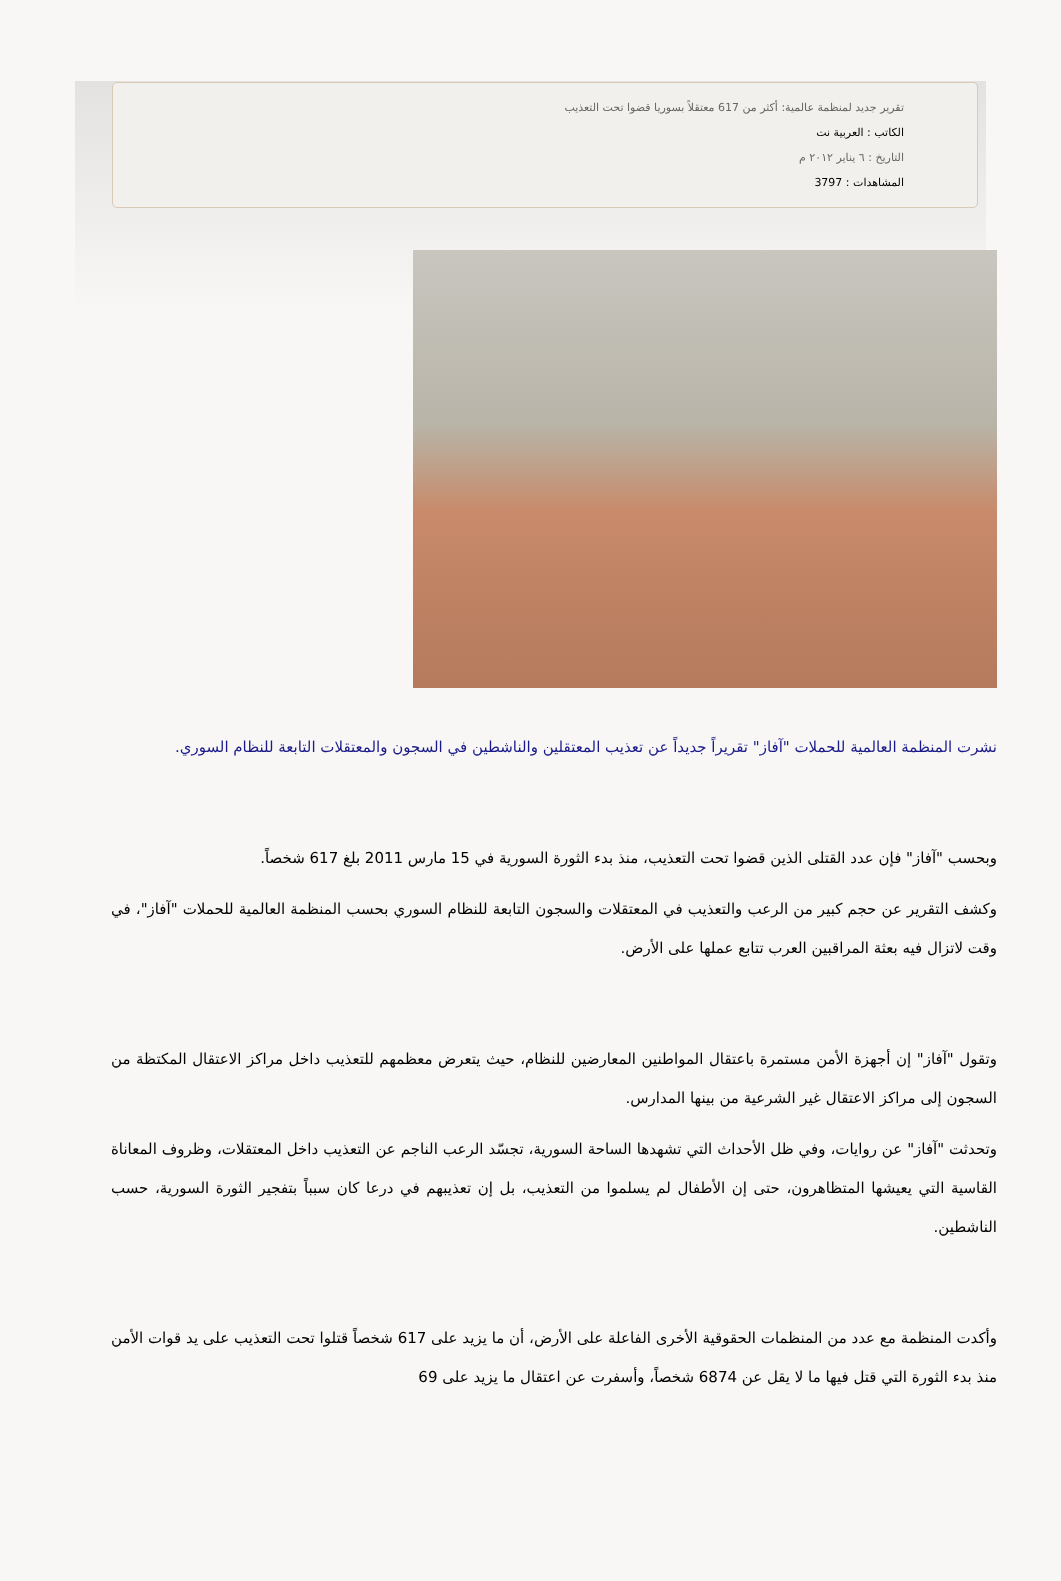تقرير جديد لمنظمة عالمية: أكثر من 617 معتقلاً بسوريا قضوا تحت التعذيب
الكاتب : العربية نت
التاريخ : ٦ يناير ٢٠١٢ م
المشاهدات : 3797
نشرت المنظمة العالمية للحملات "آفاز" تقريراً جديداً عن تعذيب المعتقلين والناشطين في السجون والمعتقلات التابعة للنظام السوري.
وبحسب "آفاز" فإن عدد القتلى الذين قضوا تحت التعذيب، منذ بدء الثورة السورية في 15 مارس 2011 بلغ 617 شخصاً.
وكشف التقرير عن حجم كبير من الرعب والتعذيب في المعتقلات والسجون التابعة للنظام السوري بحسب المنظمة العالمية للحملات "آفاز"، في وقت لاتزال فيه بعثة المراقبين العرب تتابع عملها على الأرض.
وتقول "آفاز" إن أجهزة الأمن مستمرة باعتقال المواطنين المعارضين للنظام، حيث يتعرض معظمهم للتعذيب داخل مراكز الاعتقال المكتظة من السجون إلى مراكز الاعتقال غير الشرعية من بينها المدارس.
وتحدثت "آفاز" عن روايات، وفي ظل الأحداث التي تشهدها الساحة السورية، تجسّد الرعب الناجم عن التعذيب داخل المعتقلات، وظروف المعاناة القاسية التي يعيشها المتظاهرون، حتى إن الأطفال لم يسلموا من التعذيب، بل إن تعذيبهم في درعا كان سبباً بتفجير الثورة السورية، حسب الناشطين.
وأكدت المنظمة مع عدد من المنظمات الحقوقية الأخرى الفاعلة على الأرض، أن ما يزيد على 617 شخصاً قتلوا تحت التعذيب على يد قوات الأمن منذ بدء الثورة التي قتل فيها ما لا يقل عن 6874 شخصاً، وأسفرت عن اعتقال ما يزيد على 69